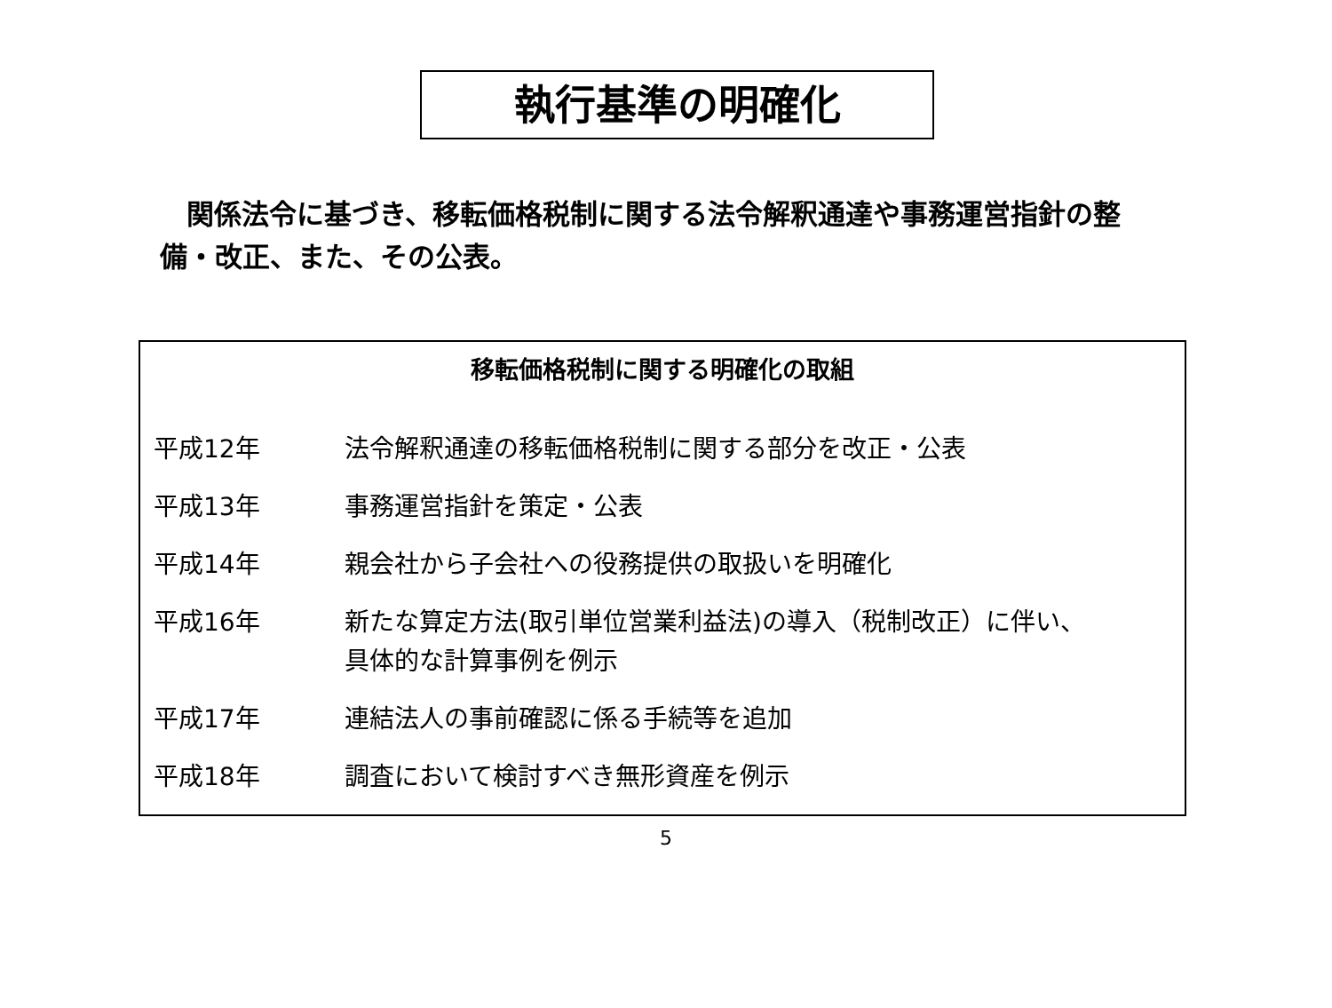執行基準の明確化
関係法令に基づき、移転価格税制に関する法令解釈通達や事務運営指針の整備・改正、また、その公表。
移転価格税制に関する明確化の取組
| 平成12年 | 法令解釈通達の移転価格税制に関する部分を改正・公表 |
| 平成13年 | 事務運営指針を策定・公表 |
| 平成14年 | 親会社から子会社への役務提供の取扱いを明確化 |
| 平成16年 | 新たな算定方法(取引単位営業利益法)の導入（税制改正）に伴い、 具体的な計算事例を例示 |
| 平成17年 | 連結法人の事前確認に係る手続等を追加 |
| 平成18年 | 調査において検討すべき無形資産を例示 |
5